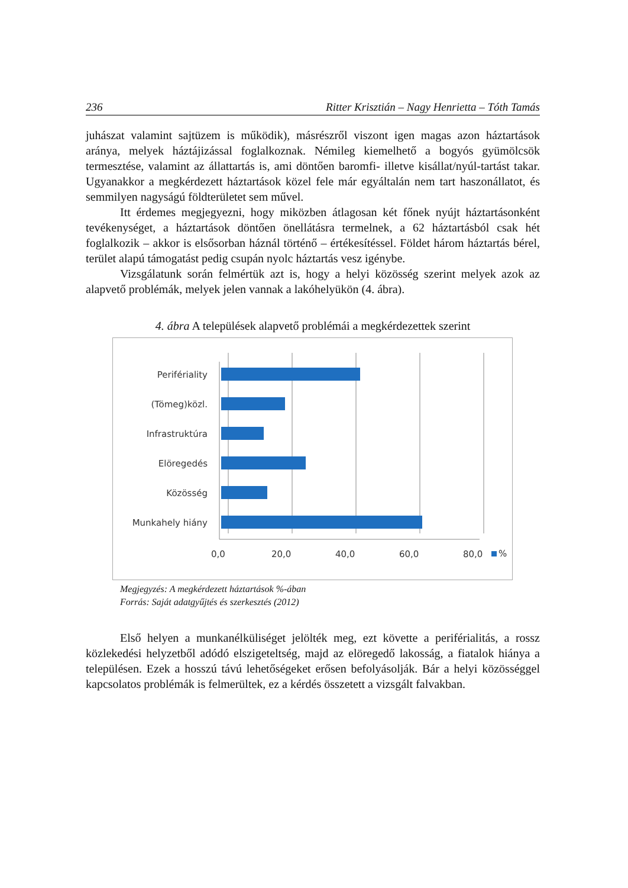236 Ritter Krisztián – Nagy Henrietta – Tóth Tamás
juhászat valamint sajtüzem is működik), másrészről viszont igen magas azon háztartások aránya, melyek háztájizással foglalkoznak. Némileg kiemelhető a bogyós gyümölcsök termesztése, valamint az állattartás is, ami döntően baromfi- illetve kisállat/nyúl-tartást takar. Ugyanakkor a megkérdezett háztartások közel fele már egyáltalán nem tart haszonállatot, és semmilyen nagyságú földterületet sem művel.
Itt érdemes megjegyezni, hogy miközben átlagosan két főnek nyújt háztartásonként tevékenységet, a háztartások döntően önellátásra termelnek, a 62 háztartásból csak hét foglalkozik – akkor is elsősorban háznál történő – értékesítéssel. Földet három háztartás bérel, terület alapú támogatást pedig csupán nyolc háztartás vesz igénybe.
Vizsgálatunk során felmértük azt is, hogy a helyi közösség szerint melyek azok az alapvető problémák, melyek jelen vannak a lakóhelyükön (4. ábra).
4. ábra A települések alapvető problémái a megkérdezettek szerint
Perifériality
(Tömeg)közl.
Infrastruktúra
Elöregedés
Közösség
Munkahely hiány
0,0
20,0
40,0
60,0
80,0
%
Megjegyzés: A megkérdezett háztartások %-ában
Forrás: Saját adatgyűjtés és szerkesztés (2012)
Első helyen a munkanélküliséget jelölték meg, ezt követte a periférialitás, a rossz közlekedési helyzetből adódó elszigeteltség, majd az elöregedő lakosság, a fiatalok hiánya a településen. Ezek a hosszú távú lehetőségeket erősen befolyásolják. Bár a helyi közösséggel kapcsolatos problémák is felmerültek, ez a kérdés összetett a vizsgált falvakban.